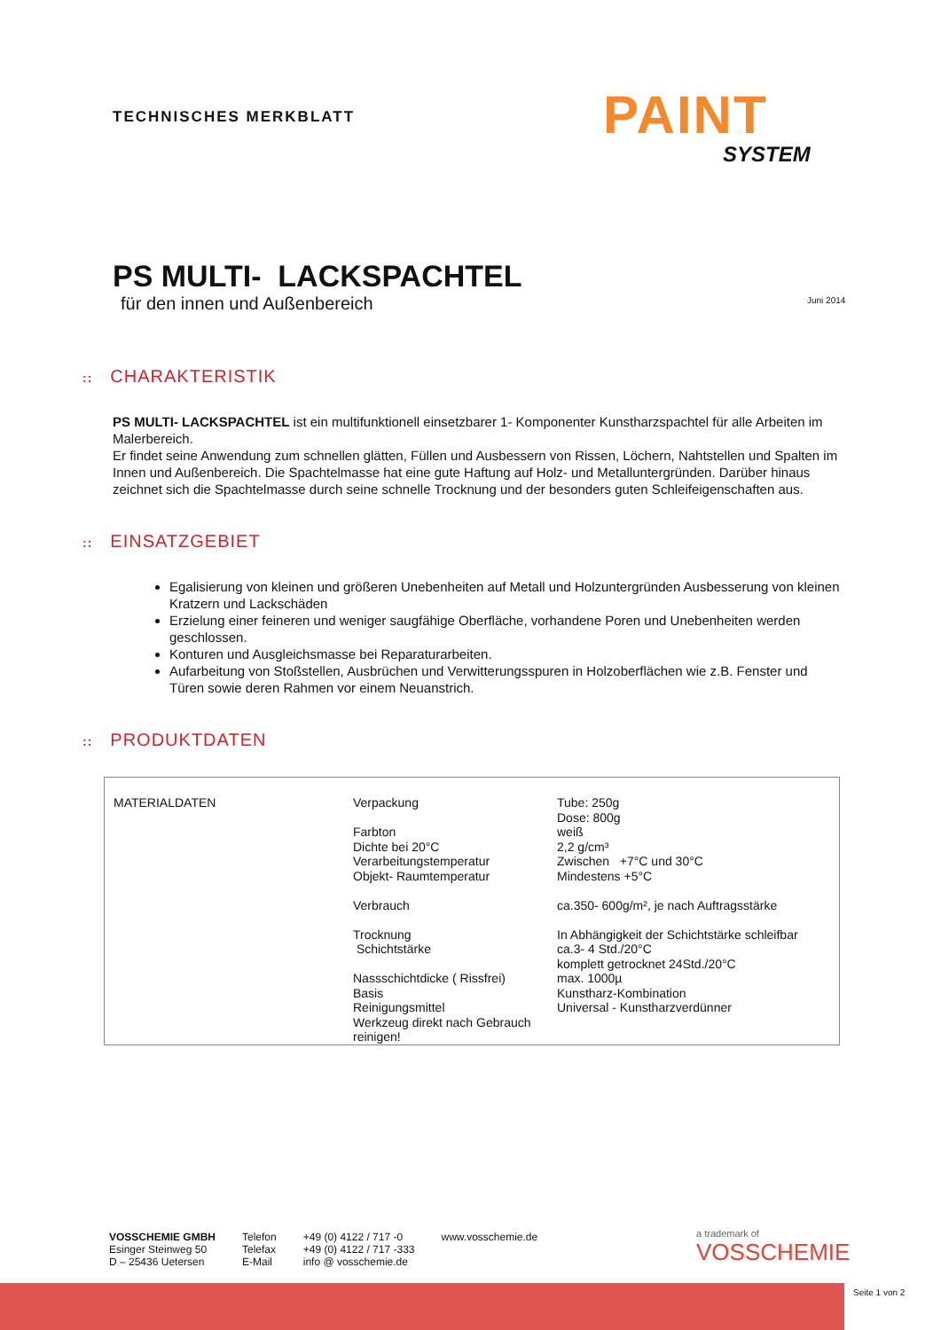TECHNISCHES MERKBLATT
PAINT
SYSTEM
PS MULTI- LACKSPACHTEL
für den innen und Außenbereich
Juni 2014
:: CHARAKTERISTIK
PS MULTI- LACKSPACHTEL ist ein multifunktionell einsetzbarer 1- Komponenter Kunstharzspachtel für alle Arbeiten im Malerbereich.
Er findet seine Anwendung zum schnellen glätten, Füllen und Ausbessern von Rissen, Löchern, Nahtstellen und Spalten im Innen und Außenbereich. Die Spachtelmasse hat eine gute Haftung auf Holz- und Metalluntergründen. Darüber hinaus zeichnet sich die Spachtelmasse durch seine schnelle Trocknung und der besonders guten Schleifeigenschaften aus.
:: EINSATZGEBIET
Egalisierung von kleinen und größeren Unebenheiten auf Metall und Holzuntergründen Ausbesserung von kleinen Kratzern und Lackschäden
Erzielung einer feineren und weniger saugfähige Oberfläche, vorhandene Poren und Unebenheiten werden geschlossen.
Konturen und Ausgleichsmasse bei Reparaturarbeiten.
Aufarbeitung von Stoßstellen, Ausbrüchen und Verwitterungsspuren in Holzoberflächen wie z.B. Fenster und Türen sowie deren Rahmen vor einem Neuanstrich.
:: PRODUKTDATEN
| MATERIALDATEN | Verpackung Farbton Dichte bei 20°C Verarbeitungstemperatur Objekt- Raumtemperatur Verbrauch Trocknung Schichtstärke Nassschichtdicke ( Rissfrei) Basis Reinigungsmittel Werkzeug direkt nach Gebrauch reinigen! | Tube: 250g Dose: 800g weiß 2,2 g/cm³ Zwischen +7°C und 30°C Mindestens +5°C ca.350- 600g/m², je nach Auftragsstärke In Abhängigkeit der Schichtstärke schleifbar ca.3- 4 Std./20°C komplett getrocknet 24Std./20°C max. 1000µ Kunstharz-Kombination Universal - Kunstharzverdünner |
VOSSCHEMIE GMBH
Esinger Steinweg 50
D – 25436 Uetersen
Telefon
Telefax
E-Mail
+49 (0) 4122 / 717 -0
+49 (0) 4122 / 717 -333
info @ vosschemie.de
www.vosschemie.de
a trademark of
VOSSCHEMIE
Seite 1 von 2